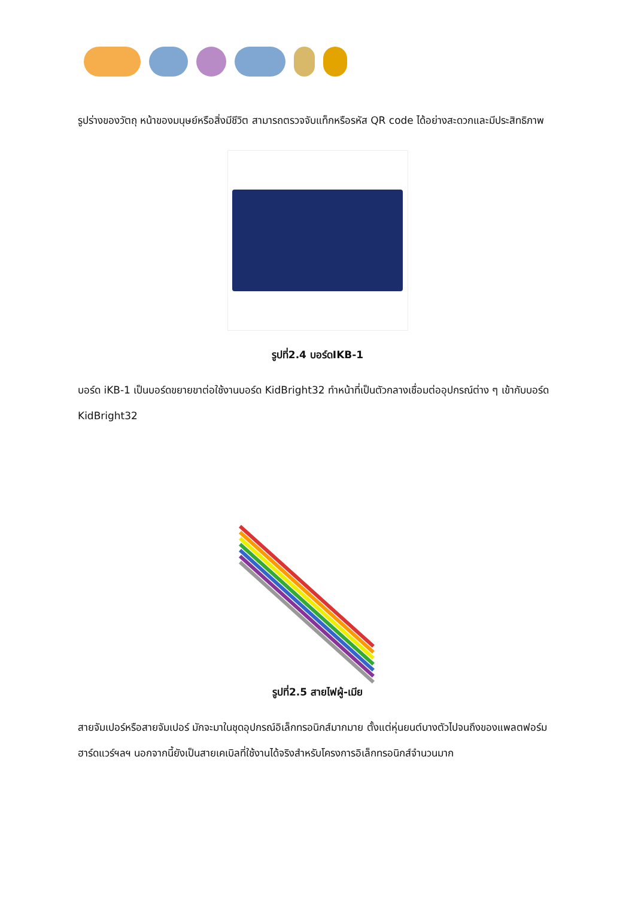รูปร่างของวัตถุ หน้าของมนุษย์หรือสิ่งมีชีวิต สามารถตรวจจับแท็กหรือรหัส QR code ได้อย่างสะดวกและมีประสิทธิภาพ
รูปที่2.4 บอร์ดIKB-1
บอร์ด iKB-1 เป็นบอร์ดขยายขาต่อใช้งานบอร์ด KidBright32 ทำหน้าที่เป็นตัวกลางเชื่อมต่ออุปกรณ์ต่าง ๆ เข้ากับบอร์ด KidBright32
รูปที่2.5 สายไฟผู้-เมีย
สายจัมเปอร์หรือสายจัมเปอร์ มักจะมาในชุดอุปกรณ์อิเล็กทรอนิกส์มากมาย ตั้งแต่หุ่นยนต์บางตัวไปจนถึงของแพลตฟอร์มฮาร์ดแวร์ฯลฯ นอกจากนี้ยังเป็นสายเคเบิลที่ใช้งานได้จริงสำหรับโครงการอิเล็กทรอนิกส์จำนวนมาก